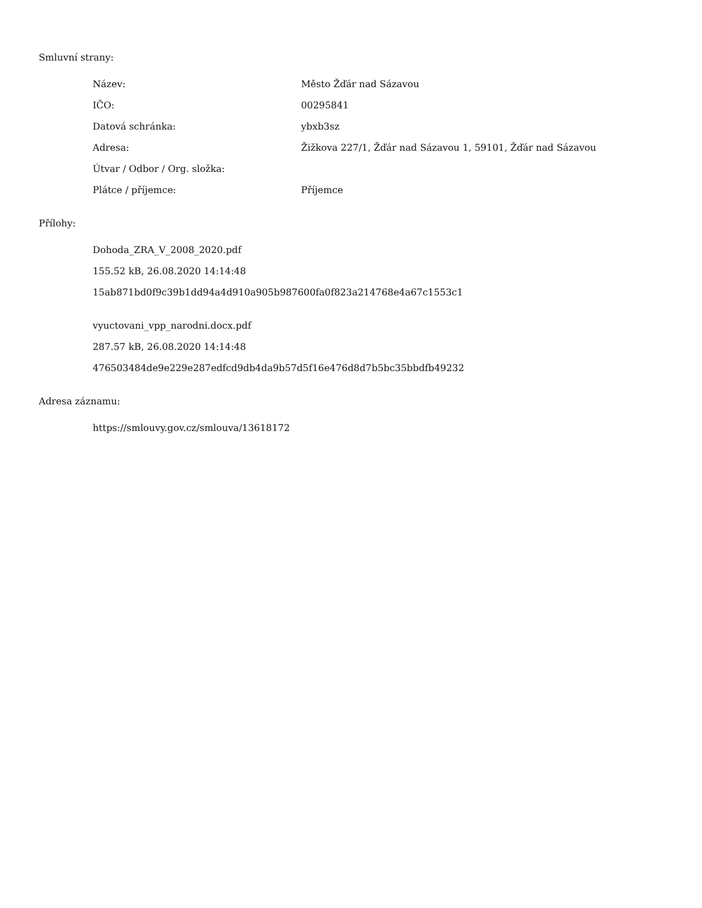Smluvní strany:
| Název: | Město Žďár nad Sázavou |
| IČO: | 00295841 |
| Datová schránka: | ybxb3sz |
| Adresa: | Žižkova 227/1, Žďár nad Sázavou 1, 59101, Žďár nad Sázavou |
| Útvar / Odbor / Org. složka: | |
| Plátce / příjemce: | Příjemce |
Přílohy:
Dohoda_ZRA_V_2008_2020.pdf
155.52 kB, 26.08.2020 14:14:48
15ab871bd0f9c39b1dd94a4d910a905b987600fa0f823a214768e4a67c1553c1
vyuctovani_vpp_narodni.docx.pdf
287.57 kB, 26.08.2020 14:14:48
476503484de9e229e287edfcd9db4da9b57d5f16e476d8d7b5bc35bbdfb49232
Adresa záznamu:
https://smlouvy.gov.cz/smlouva/13618172